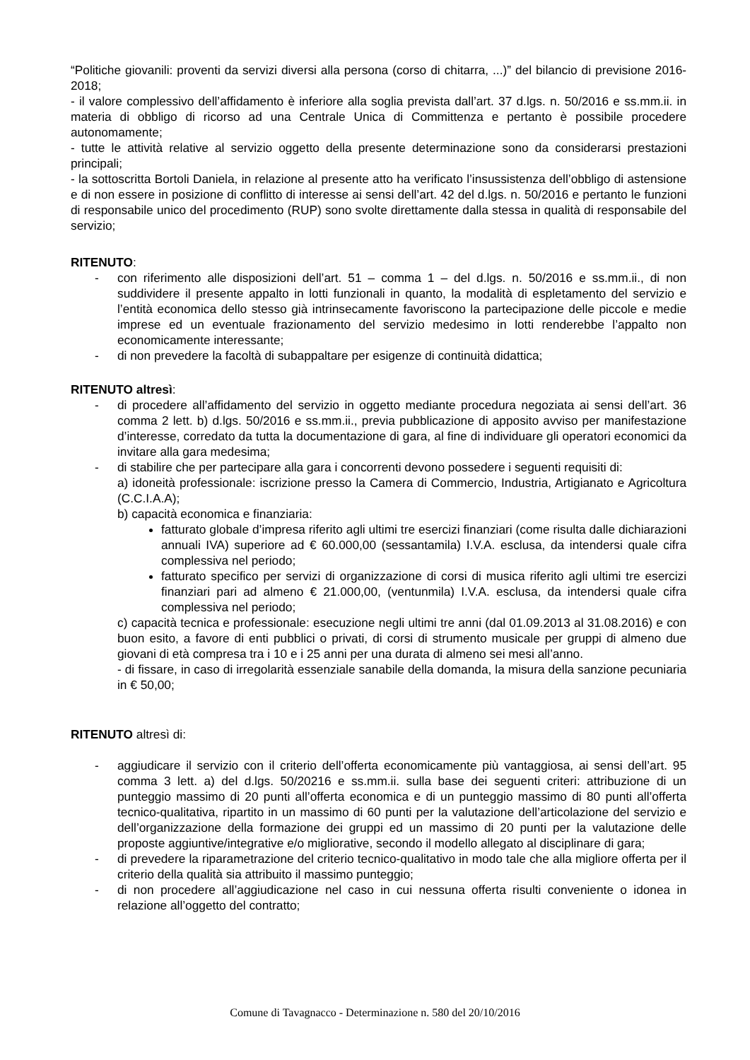“Politiche giovanili: proventi da servizi diversi alla persona (corso di chitarra, ...)” del bilancio di previsione 2016-2018;
- il valore complessivo dell’affidamento è inferiore alla soglia prevista dall’art. 37 d.lgs. n. 50/2016 e ss.mm.ii. in materia di obbligo di ricorso ad una Centrale Unica di Committenza e pertanto è possibile procedere autonomamente;
- tutte le attività relative al servizio oggetto della presente determinazione sono da considerarsi prestazioni principali;
- la sottoscritta Bortoli Daniela, in relazione al presente atto ha verificato l’insussistenza dell’obbligo di astensione e di non essere in posizione di conflitto di interesse ai sensi dell’art. 42 del d.lgs. n. 50/2016 e pertanto le funzioni di responsabile unico del procedimento (RUP) sono svolte direttamente dalla stessa in qualità di responsabile del servizio;
RITENUTO:
- con riferimento alle disposizioni dell’art. 51 – comma 1 – del d.lgs. n. 50/2016 e ss.mm.ii., di non suddividere il presente appalto in lotti funzionali in quanto, la modalità di espletamento del servizio e l’entità economica dello stesso già intrinsecamente favoriscono la partecipazione delle piccole e medie imprese ed un eventuale frazionamento del servizio medesimo in lotti renderebbe l’appalto non economicamente interessante;
- di non prevedere la facoltà di subappaltare per esigenze di continuità didattica;
RITENUTO altresì:
- di procedere all’affidamento del servizio in oggetto mediante procedura negoziata ai sensi dell’art. 36 comma 2 lett. b) d.lgs. 50/2016 e ss.mm.ii., previa pubblicazione di apposito avviso per manifestazione d’interesse, corredato da tutta la documentazione di gara, al fine di individuare gli operatori economici da invitare alla gara medesima;
- di stabilire che per partecipare alla gara i concorrenti devono possedere i seguenti requisiti di:
a) idoneità professionale: iscrizione presso la Camera di Commercio, Industria, Artigianato e Agricoltura (C.C.I.A.A);
b) capacità economica e finanziaria:
fatturato globale d’impresa riferito agli ultimi tre esercizi finanziari (come risulta dalle dichiarazioni annuali IVA) superiore ad € 60.000,00 (sessantamila) I.V.A. esclusa, da intendersi quale cifra complessiva nel periodo;
fatturato specifico per servizi di organizzazione di corsi di musica riferito agli ultimi tre esercizi finanziari pari ad almeno € 21.000,00, (ventunmila) I.V.A. esclusa, da intendersi quale cifra complessiva nel periodo;
c) capacità tecnica e professionale: esecuzione negli ultimi tre anni (dal 01.09.2013 al 31.08.2016) e con buon esito, a favore di enti pubblici o privati, di corsi di strumento musicale per gruppi di almeno due giovani di età compresa tra i 10 e i 25 anni per una durata di almeno sei mesi all’anno.
- di fissare, in caso di irregolarità essenziale sanabile della domanda, la misura della sanzione pecuniaria in € 50,00;
RITENUTO altresì di:
- aggiudicare il servizio con il criterio dell’offerta economicamente più vantaggiosa, ai sensi dell’art. 95 comma 3 lett. a) del d.lgs. 50/20216 e ss.mm.ii. sulla base dei seguenti criteri: attribuzione di un punteggio massimo di 20 punti all’offerta economica e di un punteggio massimo di 80 punti all’offerta tecnico-qualitativa, ripartito in un massimo di 60 punti per la valutazione dell’articolazione del servizio e dell’organizzazione della formazione dei gruppi ed un massimo di 20 punti per la valutazione delle proposte aggiuntive/integrative e/o migliorative, secondo il modello allegato al disciplinare di gara;
- di prevedere la riparametrazione del criterio tecnico-qualitativo in modo tale che alla migliore offerta per il criterio della qualità sia attribuito il massimo punteggio;
- di non procedere all’aggiudicazione nel caso in cui nessuna offerta risulti conveniente o idonea in relazione all’oggetto del contratto;
Comune di Tavagnacco - Determinazione n. 580 del 20/10/2016